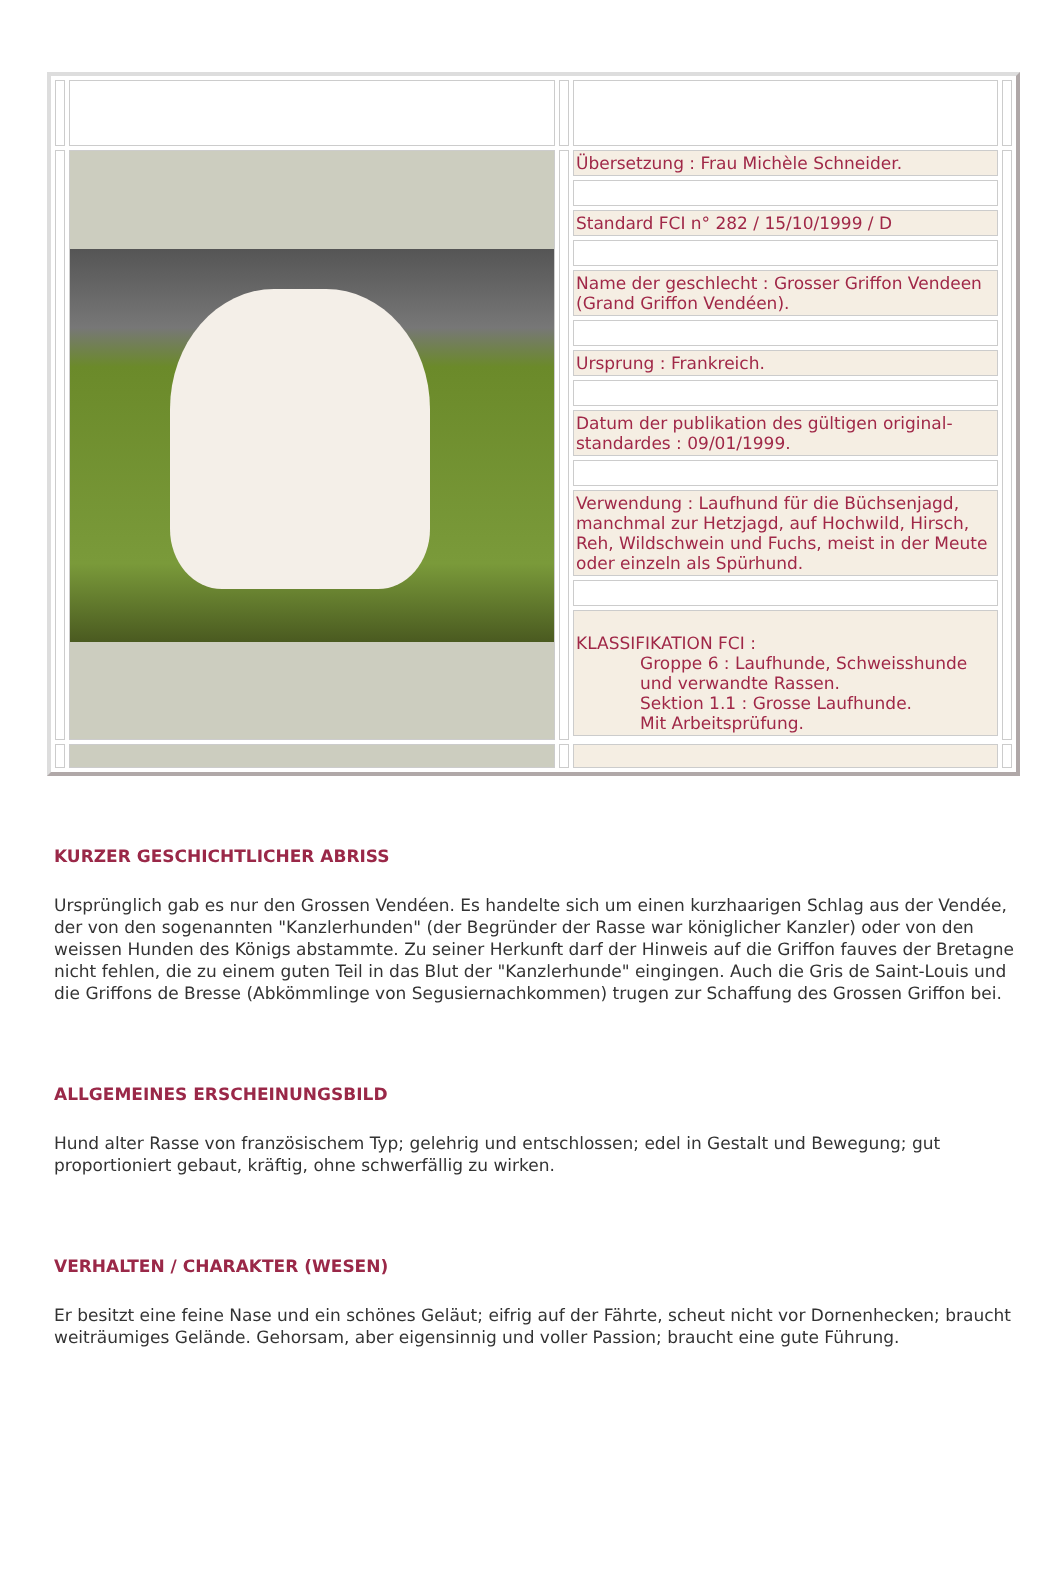| | | | Übersetzung : Frau Michèle Schneider. | |
| | | | Standard FCI n° 282 / 15/10/1999 / D | |
| | | | Name der geschlecht : Grosser Griffon Vendeen (Grand Griffon Vendéen). | |
| | | | Ursprung : Frankreich. | |
| | | | Datum der publikation des gültigen original-standardes : 09/01/1999. | |
| | | | Verwendung : Laufhund für die Büchsenjagd, manchmal zur Hetzjagd, auf Hochwild, Hirsch, Reh, Wildschwein und Fuchs, meist in der Meute oder einzeln als Spürhund. | |
| | | | KLASSIFIKATION FCI : Groppe 6 : Laufhunde, Schweisshunde und verwandte Rassen. Sektion 1.1 : Grosse Laufhunde. Mit Arbeitsprüfung. | |
KURZER GESCHICHTLICHER ABRISS
Ursprünglich gab es nur den Grossen Vendéen. Es handelte sich um einen kurzhaarigen Schlag aus der Vendée, der von den sogenannten "Kanzlerhunden" (der Begründer der Rasse war königlicher Kanzler) oder von den weissen Hunden des Königs abstammte. Zu seiner Herkunft darf der Hinweis auf die Griffon fauves der Bretagne nicht fehlen, die zu einem guten Teil in das Blut der "Kanzlerhunde" eingingen. Auch die Gris de Saint-Louis und die Griffons de Bresse (Abkömmlinge von Segusiernachkommen) trugen zur Schaffung des Grossen Griffon bei.
ALLGEMEINES ERSCHEINUNGSBILD
Hund alter Rasse von französischem Typ; gelehrig und entschlossen; edel in Gestalt und Bewegung; gut proportioniert gebaut, kräftig, ohne schwerfällig zu wirken.
VERHALTEN / CHARAKTER (WESEN)
Er besitzt eine feine Nase und ein schönes Geläut; eifrig auf der Fährte, scheut nicht vor Dornenhecken; braucht weiträumiges Gelände. Gehorsam, aber eigensinnig und voller Passion; braucht eine gute Führung.